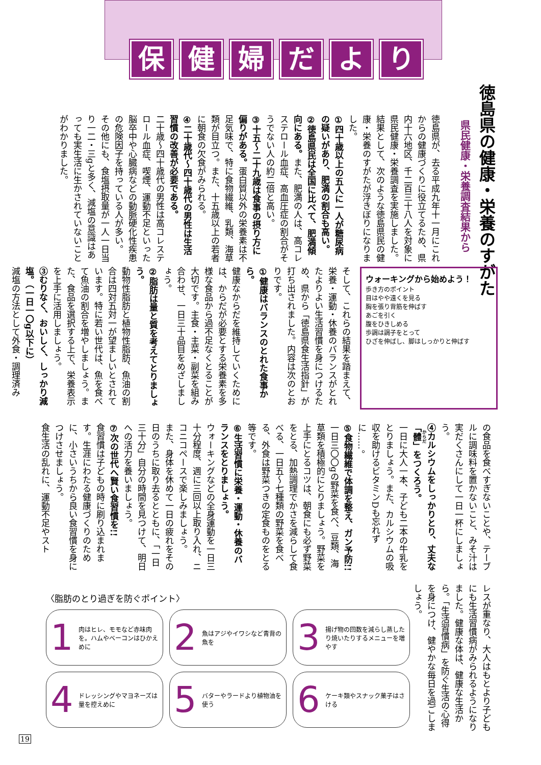保健婦だより
徳島県の健康・栄養のすがた
県民健康・栄養調査結果から
徳島県が、去る平成九年十一月にこれからの健康づくりに役立てるため、県内十六地区、千二百三十八人を対象に県民健康・栄養調査を実施しました。結果として、次のような徳島県民の健康・栄養のすがたが浮きぼりになりました。
①四十歳以上の五人に一人が糖尿病の疑いがあり、肥満の割合も高い。
②徳島県民は全国に比べて、肥満傾向にある。また、肥満の人は、高コレステロール血症、高血圧症の割合がそうでない人の約二倍と高い。
③十五～二十九歳は食事の摂り方に偏りがある。蛋白質以外の栄養素は不足気味で、特に食物繊維、乳類、海草類が目立つ。また、十五歳以上の若者に朝食の欠食がみられる。
④二十歳代～四十歳代の男性は生活習慣の改善が必要である。
二十歳～四十歳代の男性は高コレステロール血症、喫煙、運動不足といった脳卒中や心臓病などの動脈硬化性疾患の危険因子を持っている人が多い。
その他にも、食塩摂取量が一人一日当り一二・三gと多く、減塩の意識はあっても実生活に生かされていないことがわかりました。
ウォーキングから始めよう！
歩き方のポイント
目はやや遠くを見る
胸を張り背筋を伸ばす
あごを引く
腹をひきしめる
歩調は調子をとって
ひざを伸ばし、脚はしっかりと伸ばす
そして、これらの結果を踏まえて、栄養・運動・休養のバランスがとれたよりよい生活習慣を身につけるため、県から「徳島県食生活指針」が打ち出されました。内容は次のとおりです。
①健康はバランスのとれた食事から。
健康なからだを維持していくためには、からだが必要とする栄養素を多様な食品から過不足なくとることが大切です。主食・主菜・副菜を組み合わせ、一日三十品目をめざしましょう。
②脂肪は量と質を考えてとりましょう。
動物性脂肪と植物性脂肪、魚油の割合は四対五対一が望ましいとされています。特に若い世代は、魚を食べて魚油の割合を増やしましょう。また、食品を選択する上で、栄養表示を上手に活用しましょう。
③むりなく、おいしく、しっかり減塩。（一日一〇g以下に）
減塩の方法として外食・調理済み
の食品を食べすぎないことや、テーブルに調味料を置かないこと、みそ汁は実だくさんにして一日一杯にしましょう。
④カルシウムをしっかりとり、丈夫な「體」をつくろう。
一日に大人一本、子ども二本の牛乳をとりましょう。また、カルシウムの吸収を助けるビタミンDも忘れずに……。
⑤食物繊維で体調を整え、ガン予防!!
一日三〇〇gの野菜を食べ、豆類、海草類を積極的にとりましょう。野菜を上手にとるコツは、朝食にも必ず野菜をとる、加熱調理でかさを減らして食べる、一日五～七種類の野菜を食べる、外食は野菜つきの定食ものをとる等です。
⑥生活習慣に栄養・運動・休養のバランスをとりましょう。
ウォーキングなどの全身運動を一日三十分程度、週に三回以上取り入れ、ニコニコペースで楽しみましょう。
また、身体を休めて一日の疲れをその日のうちに取り去るとともに、「一日三十分」自分の時間を見つけて、明日への活力を養いましょう。
⑦次の世代へ賢い食習慣を!!
食習慣は子どもの時に刷り込まれます。生涯にわたる健康づくりのために、小さいうちから良い食習慣を身につけさせましょう。
食生活の乱れに、運動不足やスト
レスが重なり、大人はもとより子どもにも生活習慣病がみられるようになりました。健康な体は、健康な生活から。「生活習慣病」を防ぐ生活の心得を身につけ、健やかな毎日を過ごしましょう。
〈脂肪のとり過ぎを防ぐポイント〉
1 肉はヒレ、モモなど赤味肉を。ハムやベーコンはひかえめに
2 魚はアジやイワシなど青背の魚を
3 揚げ物の回数を減らし蒸したり焼いたりするメニューを増やす
4 ドレッシングやマヨネーズは量を控えめに
5 バターやラードより植物油を使う
6 ケーキ類やスナック菓子はさける
19